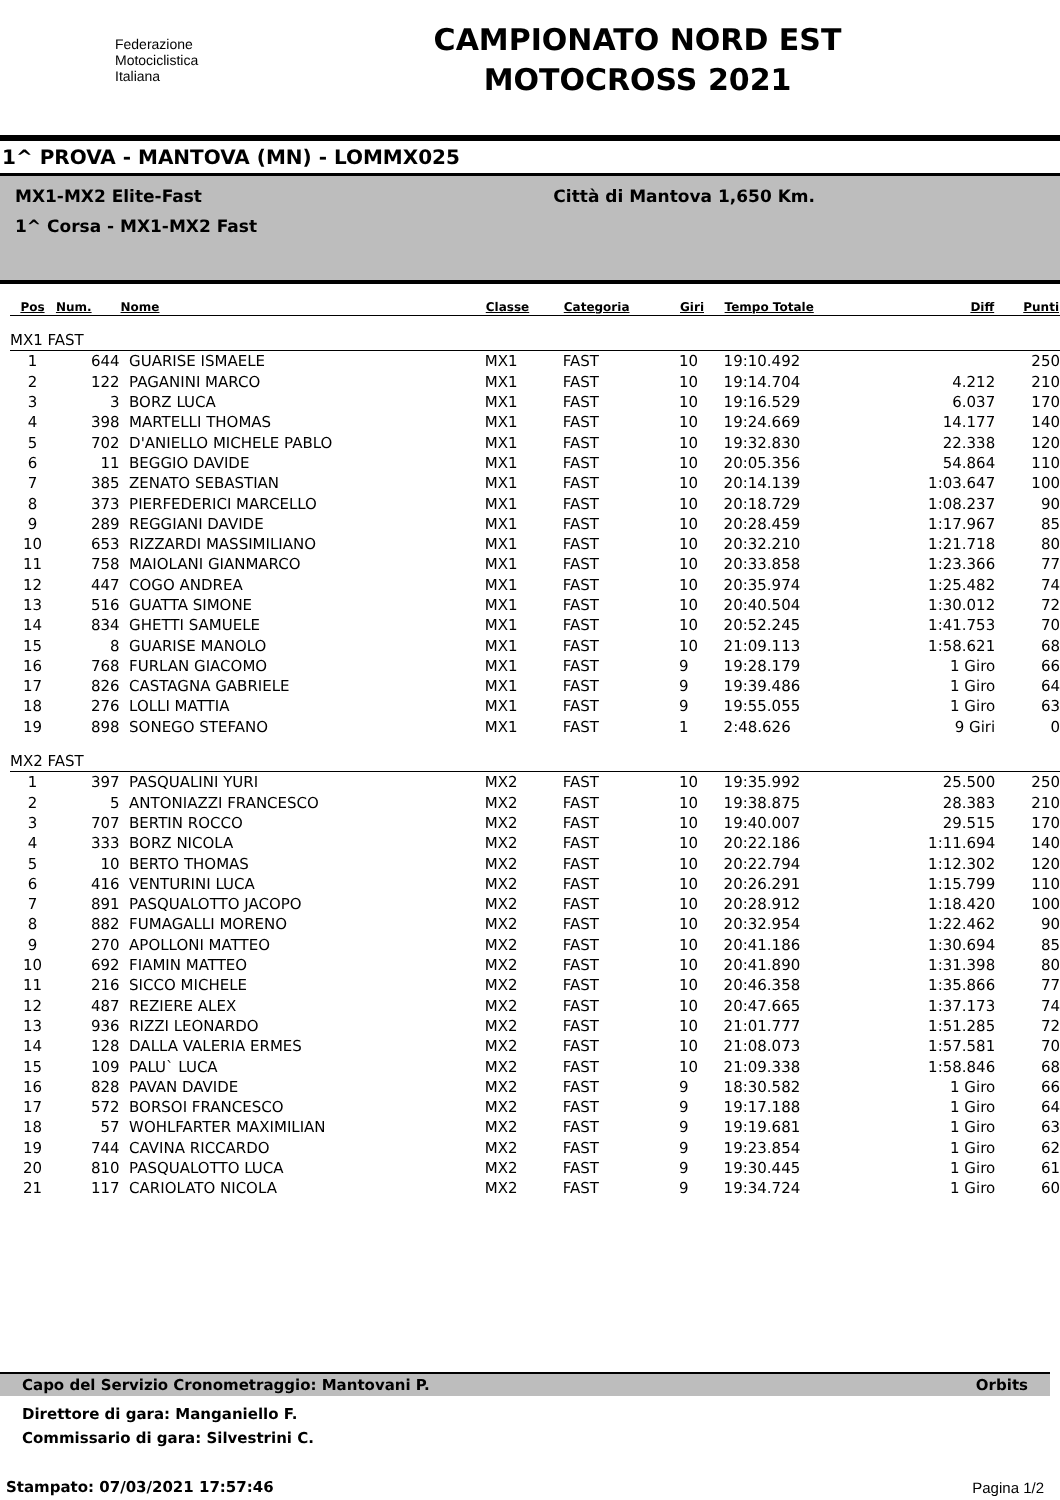Federazione
Motociclistica
Italiana
CAMPIONATO NORD EST
MOTOCROSS 2021
1^ PROVA - MANTOVA (MN) - LOMMX025
MX1-MX2 Elite-Fast Città di Mantova 1,650 Km.
1^ Corsa - MX1-MX2 Fast
| Pos | Num. | Nome | Classe | Categoria | Giri | Tempo Totale | Diff | Punti |
| --- | --- | --- | --- | --- | --- | --- | --- | --- |
| MX1 FAST | | | | | | | | |
| 1 | 644 | GUARISE ISMAELE | MX1 | FAST | 10 | 19:10.492 | | 250 |
| 2 | 122 | PAGANINI MARCO | MX1 | FAST | 10 | 19:14.704 | 4.212 | 210 |
| 3 | 3 | BORZ LUCA | MX1 | FAST | 10 | 19:16.529 | 6.037 | 170 |
| 4 | 398 | MARTELLI THOMAS | MX1 | FAST | 10 | 19:24.669 | 14.177 | 140 |
| 5 | 702 | D'ANIELLO MICHELE PABLO | MX1 | FAST | 10 | 19:32.830 | 22.338 | 120 |
| 6 | 11 | BEGGIO DAVIDE | MX1 | FAST | 10 | 20:05.356 | 54.864 | 110 |
| 7 | 385 | ZENATO SEBASTIAN | MX1 | FAST | 10 | 20:14.139 | 1:03.647 | 100 |
| 8 | 373 | PIERFEDERICI MARCELLO | MX1 | FAST | 10 | 20:18.729 | 1:08.237 | 90 |
| 9 | 289 | REGGIANI DAVIDE | MX1 | FAST | 10 | 20:28.459 | 1:17.967 | 85 |
| 10 | 653 | RIZZARDI MASSIMILIANO | MX1 | FAST | 10 | 20:32.210 | 1:21.718 | 80 |
| 11 | 758 | MAIOLANI GIANMARCO | MX1 | FAST | 10 | 20:33.858 | 1:23.366 | 77 |
| 12 | 447 | COGO ANDREA | MX1 | FAST | 10 | 20:35.974 | 1:25.482 | 74 |
| 13 | 516 | GUATTA SIMONE | MX1 | FAST | 10 | 20:40.504 | 1:30.012 | 72 |
| 14 | 834 | GHETTI SAMUELE | MX1 | FAST | 10 | 20:52.245 | 1:41.753 | 70 |
| 15 | 8 | GUARISE MANOLO | MX1 | FAST | 10 | 21:09.113 | 1:58.621 | 68 |
| 16 | 768 | FURLAN GIACOMO | MX1 | FAST | 9 | 19:28.179 | 1 Giro | 66 |
| 17 | 826 | CASTAGNA GABRIELE | MX1 | FAST | 9 | 19:39.486 | 1 Giro | 64 |
| 18 | 276 | LOLLI MATTIA | MX1 | FAST | 9 | 19:55.055 | 1 Giro | 63 |
| 19 | 898 | SONEGO STEFANO | MX1 | FAST | 1 | 2:48.626 | 9 Giri | 0 |
| MX2 FAST | | | | | | | | |
| 1 | 397 | PASQUALINI YURI | MX2 | FAST | 10 | 19:35.992 | 25.500 | 250 |
| 2 | 5 | ANTONIAZZI FRANCESCO | MX2 | FAST | 10 | 19:38.875 | 28.383 | 210 |
| 3 | 707 | BERTIN ROCCO | MX2 | FAST | 10 | 19:40.007 | 29.515 | 170 |
| 4 | 333 | BORZ NICOLA | MX2 | FAST | 10 | 20:22.186 | 1:11.694 | 140 |
| 5 | 10 | BERTO THOMAS | MX2 | FAST | 10 | 20:22.794 | 1:12.302 | 120 |
| 6 | 416 | VENTURINI LUCA | MX2 | FAST | 10 | 20:26.291 | 1:15.799 | 110 |
| 7 | 891 | PASQUALOTTO JACOPO | MX2 | FAST | 10 | 20:28.912 | 1:18.420 | 100 |
| 8 | 882 | FUMAGALLI MORENO | MX2 | FAST | 10 | 20:32.954 | 1:22.462 | 90 |
| 9 | 270 | APOLLONI MATTEO | MX2 | FAST | 10 | 20:41.186 | 1:30.694 | 85 |
| 10 | 692 | FIAMIN MATTEO | MX2 | FAST | 10 | 20:41.890 | 1:31.398 | 80 |
| 11 | 216 | SICCO MICHELE | MX2 | FAST | 10 | 20:46.358 | 1:35.866 | 77 |
| 12 | 487 | REZIERE ALEX | MX2 | FAST | 10 | 20:47.665 | 1:37.173 | 74 |
| 13 | 936 | RIZZI LEONARDO | MX2 | FAST | 10 | 21:01.777 | 1:51.285 | 72 |
| 14 | 128 | DALLA VALERIA ERMES | MX2 | FAST | 10 | 21:08.073 | 1:57.581 | 70 |
| 15 | 109 | PALU` LUCA | MX2 | FAST | 10 | 21:09.338 | 1:58.846 | 68 |
| 16 | 828 | PAVAN DAVIDE | MX2 | FAST | 9 | 18:30.582 | 1 Giro | 66 |
| 17 | 572 | BORSOI FRANCESCO | MX2 | FAST | 9 | 19:17.188 | 1 Giro | 64 |
| 18 | 57 | WOHLFARTER MAXIMILIAN | MX2 | FAST | 9 | 19:19.681 | 1 Giro | 63 |
| 19 | 744 | CAVINA RICCARDO | MX2 | FAST | 9 | 19:23.854 | 1 Giro | 62 |
| 20 | 810 | PASQUALOTTO LUCA | MX2 | FAST | 9 | 19:30.445 | 1 Giro | 61 |
| 21 | 117 | CARIOLATO NICOLA | MX2 | FAST | 9 | 19:34.724 | 1 Giro | 60 |
Capo del Servizio Cronometraggio: Mantovani P. Orbits
Direttore di gara: Manganiello F.
Commissario di gara: Silvestrini C.
Stampato: 07/03/2021 17:57:46 Pagina 1/2